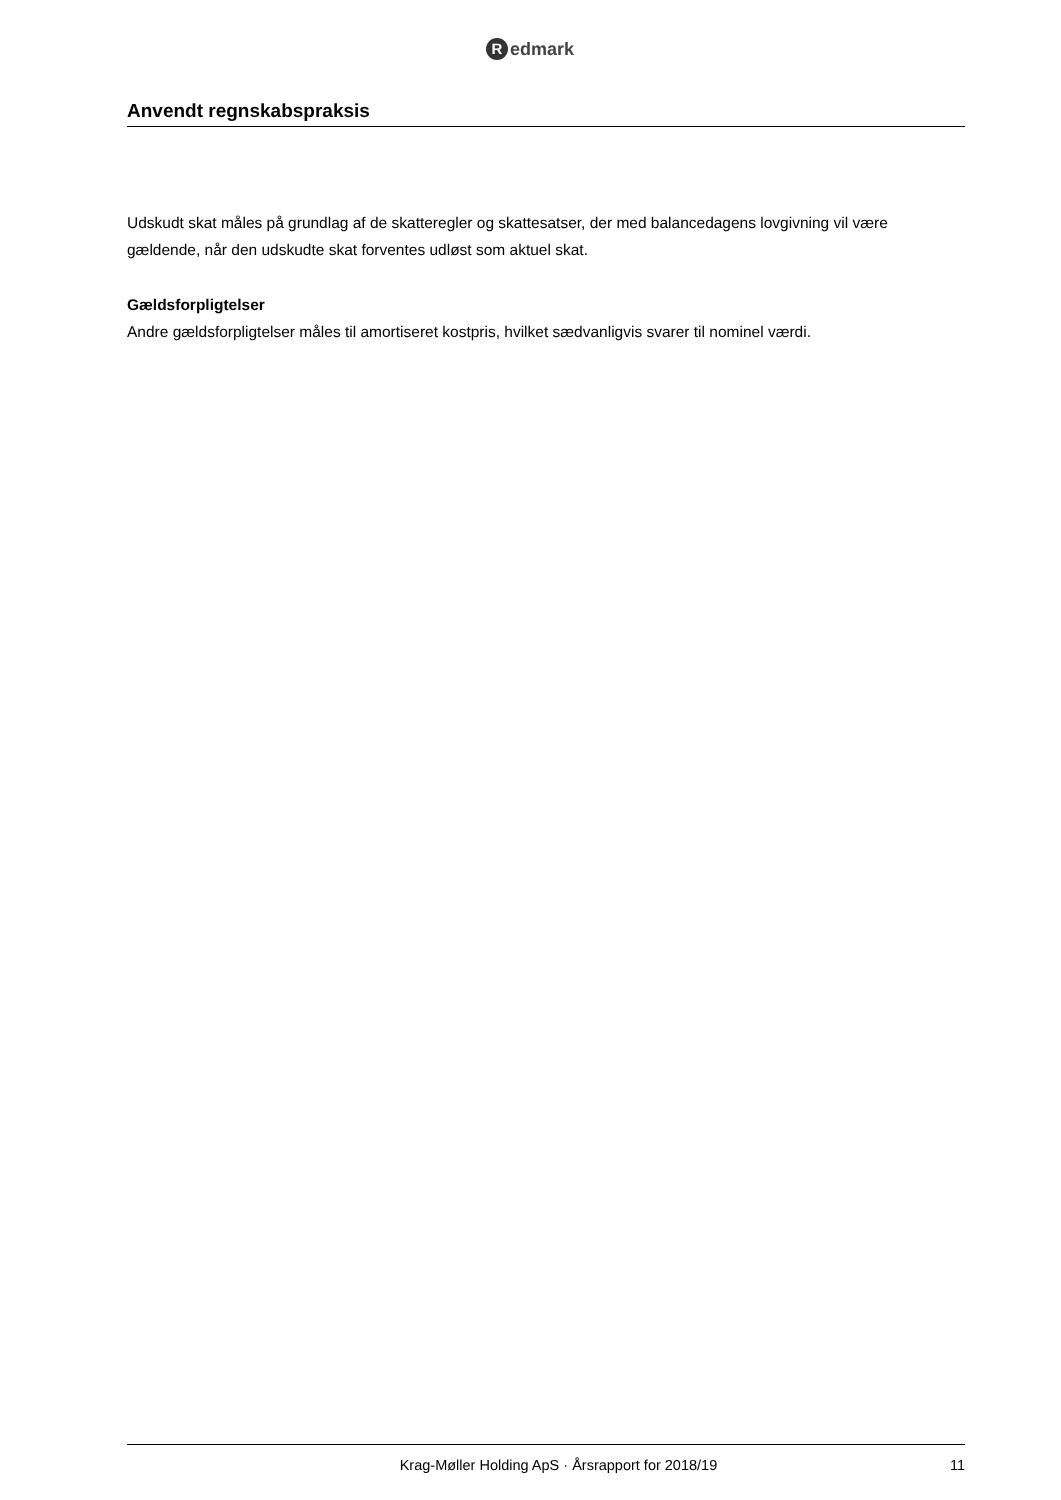Redmark
Anvendt regnskabspraksis
Udskudt skat måles på grundlag af de skatteregler og skattesatser, der med balancedagens lovgivning vil være gældende, når den udskudte skat forventes udløst som aktuel skat.
Gældsforpligtelser
Andre gældsforpligtelser måles til amortiseret kostpris, hvilket sædvanligvis svarer til nominel værdi.
Krag-Møller Holding ApS · Årsrapport for 2018/19 11